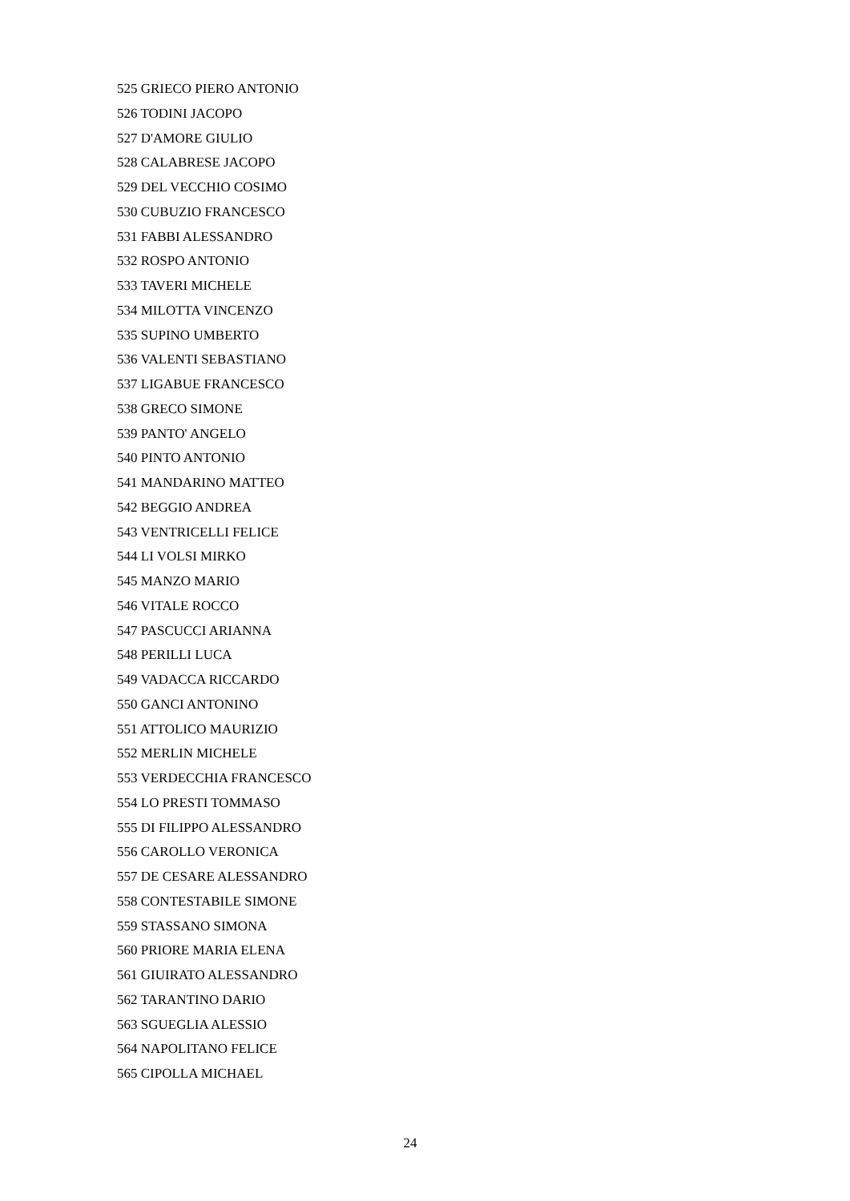525 GRIECO PIERO ANTONIO
526 TODINI JACOPO
527 D'AMORE GIULIO
528 CALABRESE JACOPO
529 DEL VECCHIO COSIMO
530 CUBUZIO FRANCESCO
531 FABBI ALESSANDRO
532 ROSPO ANTONIO
533 TAVERI MICHELE
534 MILOTTA VINCENZO
535 SUPINO UMBERTO
536 VALENTI SEBASTIANO
537 LIGABUE FRANCESCO
538 GRECO SIMONE
539 PANTO' ANGELO
540 PINTO ANTONIO
541 MANDARINO MATTEO
542 BEGGIO ANDREA
543 VENTRICELLI FELICE
544 LI VOLSI MIRKO
545 MANZO MARIO
546 VITALE ROCCO
547 PASCUCCI ARIANNA
548 PERILLI LUCA
549 VADACCA RICCARDO
550 GANCI ANTONINO
551 ATTOLICO MAURIZIO
552 MERLIN MICHELE
553 VERDECCHIA FRANCESCO
554 LO PRESTI TOMMASO
555 DI FILIPPO ALESSANDRO
556 CAROLLO VERONICA
557 DE CESARE ALESSANDRO
558 CONTESTABILE SIMONE
559 STASSANO SIMONA
560 PRIORE MARIA ELENA
561 GIUIRATO ALESSANDRO
562 TARANTINO DARIO
563 SGUEGLIA ALESSIO
564 NAPOLITANO FELICE
565 CIPOLLA MICHAEL
24